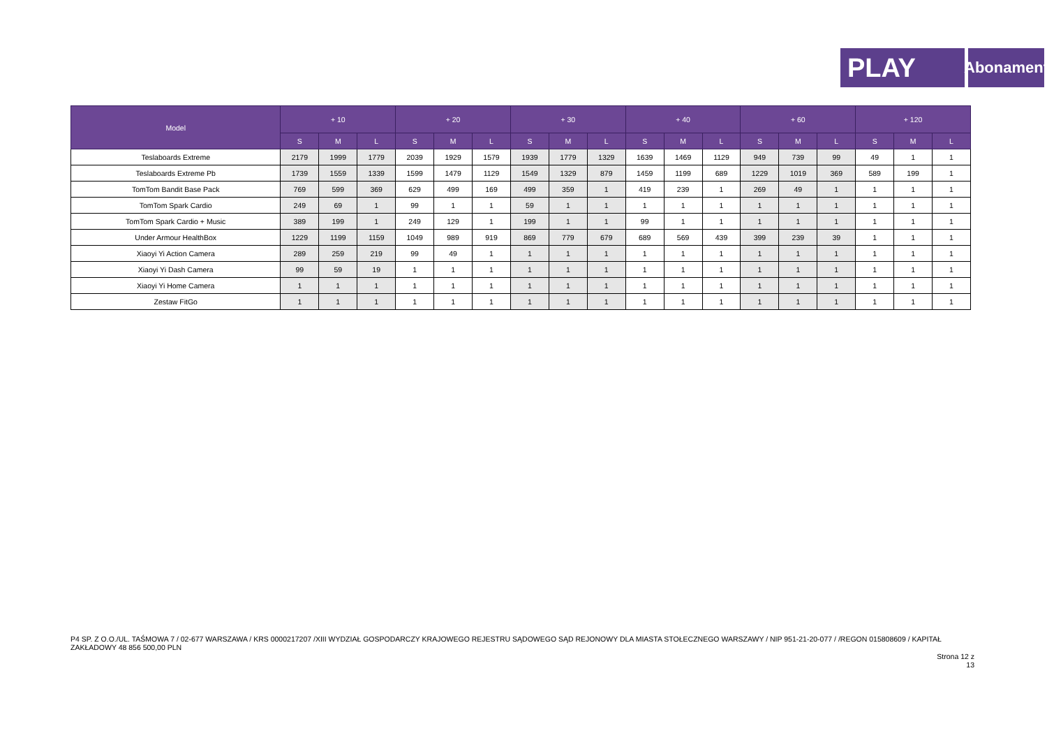PLAY
Abonament
| Model | + 10 | | | + 20 | | | + 30 | | | + 40 | | | + 60 | | | + 120 | | |
| --- | --- | --- | --- | --- | --- | --- | --- | --- | --- | --- | --- | --- | --- | --- | --- | --- | --- | --- |
| | S | M | L | S | M | L | S | M | L | S | M | L | S | M | L | S | M | L |
| Teslaboards Extreme | 2179 | 1999 | 1779 | 2039 | 1929 | 1579 | 1939 | 1779 | 1329 | 1639 | 1469 | 1129 | 949 | 739 | 99 | 49 | 1 | 1 |
| Teslaboards Extreme Pb | 1739 | 1559 | 1339 | 1599 | 1479 | 1129 | 1549 | 1329 | 879 | 1459 | 1199 | 689 | 1229 | 1019 | 369 | 589 | 199 | 1 |
| TomTom Bandit Base Pack | 769 | 599 | 369 | 629 | 499 | 169 | 499 | 359 | 1 | 419 | 239 | 1 | 269 | 49 | 1 | 1 | 1 | 1 |
| TomTom Spark Cardio | 249 | 69 | 1 | 99 | 1 | 1 | 59 | 1 | 1 | 1 | 1 | 1 | 1 | 1 | 1 | 1 | 1 | 1 |
| TomTom Spark Cardio + Music | 389 | 199 | 1 | 249 | 129 | 1 | 199 | 1 | 1 | 99 | 1 | 1 | 1 | 1 | 1 | 1 | 1 | 1 |
| Under Armour HealthBox | 1229 | 1199 | 1159 | 1049 | 989 | 919 | 869 | 779 | 679 | 689 | 569 | 439 | 399 | 239 | 39 | 1 | 1 | 1 |
| Xiaoyi Yi Action Camera | 289 | 259 | 219 | 99 | 49 | 1 | 1 | 1 | 1 | 1 | 1 | 1 | 1 | 1 | 1 | 1 | 1 | 1 |
| Xiaoyi Yi Dash Camera | 99 | 59 | 19 | 1 | 1 | 1 | 1 | 1 | 1 | 1 | 1 | 1 | 1 | 1 | 1 | 1 | 1 | 1 |
| Xiaoyi Yi Home Camera | 1 | 1 | 1 | 1 | 1 | 1 | 1 | 1 | 1 | 1 | 1 | 1 | 1 | 1 | 1 | 1 | 1 | 1 |
| Zestaw FitGo | 1 | 1 | 1 | 1 | 1 | 1 | 1 | 1 | 1 | 1 | 1 | 1 | 1 | 1 | 1 | 1 | 1 | 1 |
P4 SP. Z O.O./UL. TAŚMOWA 7 / 02-677 WARSZAWA / KRS 0000217207 /XIII WYDZIAŁ GOSPODARCZY KRAJOWEGO REJESTRU SĄDOWEGO SĄD REJONOWY DLA MIASTA STOŁECZNEGO WARSZAWY / NIP 951-21-20-077 / /REGON 015808609 / KAPITAŁ ZAKŁADOWY 48 856 500,00 PLN
Strona 12 z 13